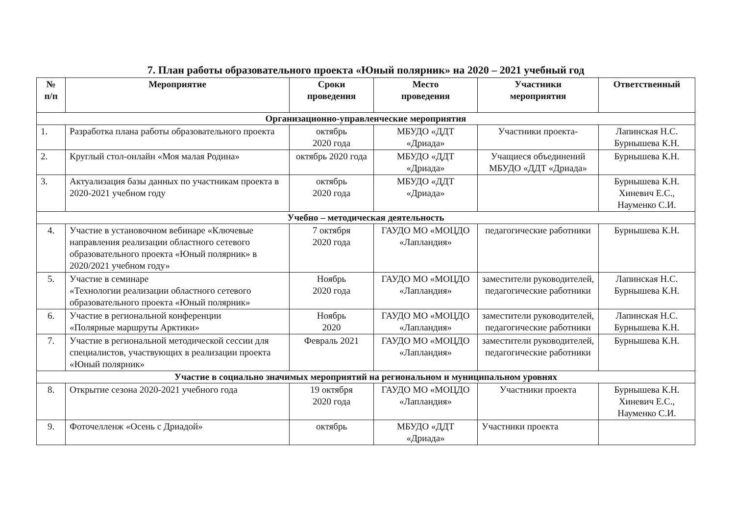7. План работы образовательного проекта «Юный полярник» на 2020 – 2021 учебный год
| № п/п | Мероприятие | Сроки проведения | Место проведения | Участники мероприятия | Ответственный |
| --- | --- | --- | --- | --- | --- |
| Организационно-управленческие мероприятия | | | | | |
| 1. | Разработка плана работы образовательного проекта | октябрь 2020 года | МБУДО «ДДТ «Дриада» | Участники проекта- | Лапинская Н.С. Бурнышева К.Н. |
| 2. | Круглый стол-онлайн «Моя малая Родина» | октябрь 2020 года | МБУДО «ДДТ «Дриада» | Учащиеся объединений МБУДО «ДДТ «Дриада» | Бурнышева К.Н. |
| 3. | Актуализация базы данных по участникам проекта в 2020-2021 учебном году | октябрь 2020 года | МБУДО «ДДТ «Дриада» | | Бурнышева К.Н. Хиневич Е.С., Науменко С.И. |
| Учебно – методическая деятельность | | | | | |
| 4. | Участие в установочном вебинаре «Ключевые направления реализации областного сетевого образовательного проекта «Юный полярник» в 2020/2021 учебном году» | 7 октября 2020 года | ГАУДО МО «МОЦДО «Лапландия» | педагогические работники | Бурнышева К.Н. |
| 5. | Участие в семинаре «Технологии реализации областного сетевого образовательного проекта «Юный полярник» | Ноябрь 2020 года | ГАУДО МО «МОЦДО «Лапландия» | заместители руководителей, педагогические работники | Лапинская Н.С. Бурнышева К.Н. |
| 6. | Участие в региональной конференции «Полярные маршруты Арктики» | Ноябрь 2020 | ГАУДО МО «МОЦДО «Лапландия» | заместители руководителей, педагогические работники | Лапинская Н.С. Бурнышева К.Н. |
| 7. | Участие в региональной методической сессии для специалистов, участвующих в реализации проекта «Юный полярник» | Февраль 2021 | ГАУДО МО «МОЦДО «Лапландия» | заместители руководителей, педагогические работники | Бурнышева К.Н. |
| Участие в социально значимых мероприятий на региональном и муниципальном уровнях | | | | | |
| 8. | Открытие сезона 2020-2021 учебного года | 19 октября 2020 года | ГАУДО МО «МОЦДО «Лапландия» | Участники проекта | Бурнышева К.Н. Хиневич Е.С., Науменко С.И. |
| 9. | Фоточелленж «Осень с Дриадой» | октябрь | МБУДО «ДДТ «Дриада» | Участники проекта | |